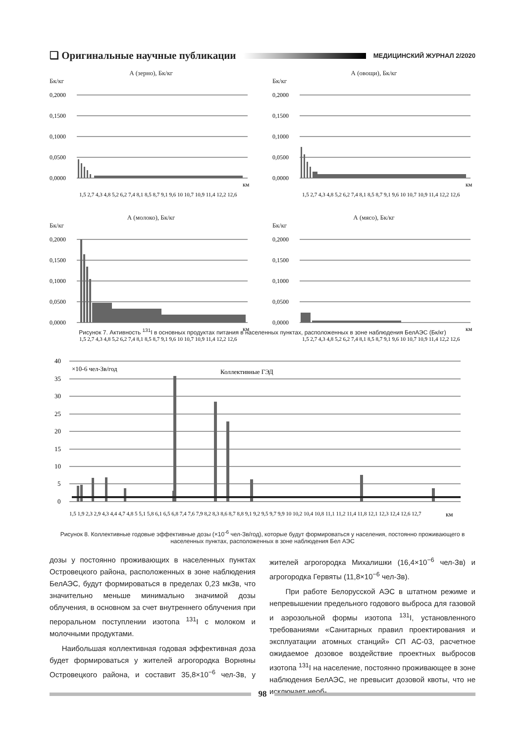❑ Оригинальные научные публикации МЕДИЦИНСКИЙ ЖУРНАЛ 2/2020
А (зерно), Бк/кг
Бк/кг
0,2000
0,1500
0,1000
0,0500
0,0000
км
1,5 2,7 4,3 4,8 5,2 6,2 7,4 8,1 8,5 8,7 9,1 9,6 10 10,7 10,9 11,4 12,2 12,6
А (овощи), Бк/кг
Бк/кг
0,2000
0,1500
0,1000
0,0500
0,0000
км
1,5 2,7 4,3 4,8 5,2 6,2 7,4 8,1 8,5 8,7 9,1 9,6 10 10,7 10,9 11,4 12,2 12,6
А (молоко), Бк/кг
Бк/кг
0,2000
0,1500
0,1000
0,0500
0,0000
км
1,5 2,7 4,3 4,8 5,2 6,2 7,4 8,1 8,5 8,7 9,1 9,6 10 10,7 10,9 11,4 12,2 12,6
А (мясо), Бк/кг
Бк/кг
0,2000
0,1500
0,1000
0,0500
0,0000
км
1,5 2,7 4,3 4,8 5,2 6,2 7,4 8,1 8,5 8,7 9,1 9,6 10 10,7 10,9 11,4 12,2 12,6
Рисунок 7. Активность <sup>131</sup>I в основных продуктах питания в населенных пунктах, расположенных в зоне наблюдения БелАЭС (Бк/кг)
40
35
30
25
20
15
10
5
0
×10-6 чел-Зв/год
Коллективные ГЭД
км
1,5 1,9 2,3 2,9 4,3 4,4 4,7 4,8 5 5,1 5,8 6,1 6,5 6,8 7,4 7,6 7,9 8,2 8,3 8,6 8,7 8,8 9,1 9,2 9,5 9,7 9,9 10 10,2 10,4 10,8 11,1 11,2 11,4 11,8 12,1 12,3 12,4 12,6 12,7
Рисунок 8. Коллективные годовые эффективные дозы (×10<sup>-6</sup> чел-Зв/год), которые будут формироваться у населения, постоянно проживающего в населенных пунктах, расположенных в зоне наблюдения Бел АЭС
дозы у постоянно проживающих в населенных пунктах Островецкого района, расположенных в зоне наблюдения БелАЭС, будут формироваться в пределах 0,23 мкЗв, что значительно меньше минимально значимой дозы облучения, в основном за счет внутреннего облучения при пероральном поступлении изотопа <sup>131</sup>I с молоком и молочными продуктами.
Наибольшая коллективная годовая эффективная доза будет формироваться у жителей агрогородка Ворняны Островецкого района, и составит 35,8×10<sup>−6</sup> чел-Зв, у жителей агрогородка Михалишки (16,4×10<sup>−6</sup> чел-Зв) и агрогородка Гервяты (11,8×10<sup>−6</sup> чел-Зв).
При работе Белорусской АЭС в штатном режиме и непревышении предельного годового выброса для газовой и аэрозольной формы изотопа <sup>131</sup>I, установленного требованиями «Санитарных правил проектирования и эксплуатации атомных станций» СП АС-03, расчетное ожидаемое дозовое воздействие проектных выбросов изотопа <sup>131</sup>I на население, постоянно проживающее в зоне наблюдения БелАЭС, не превысит дозовой квоты, что не исключает необ-
98